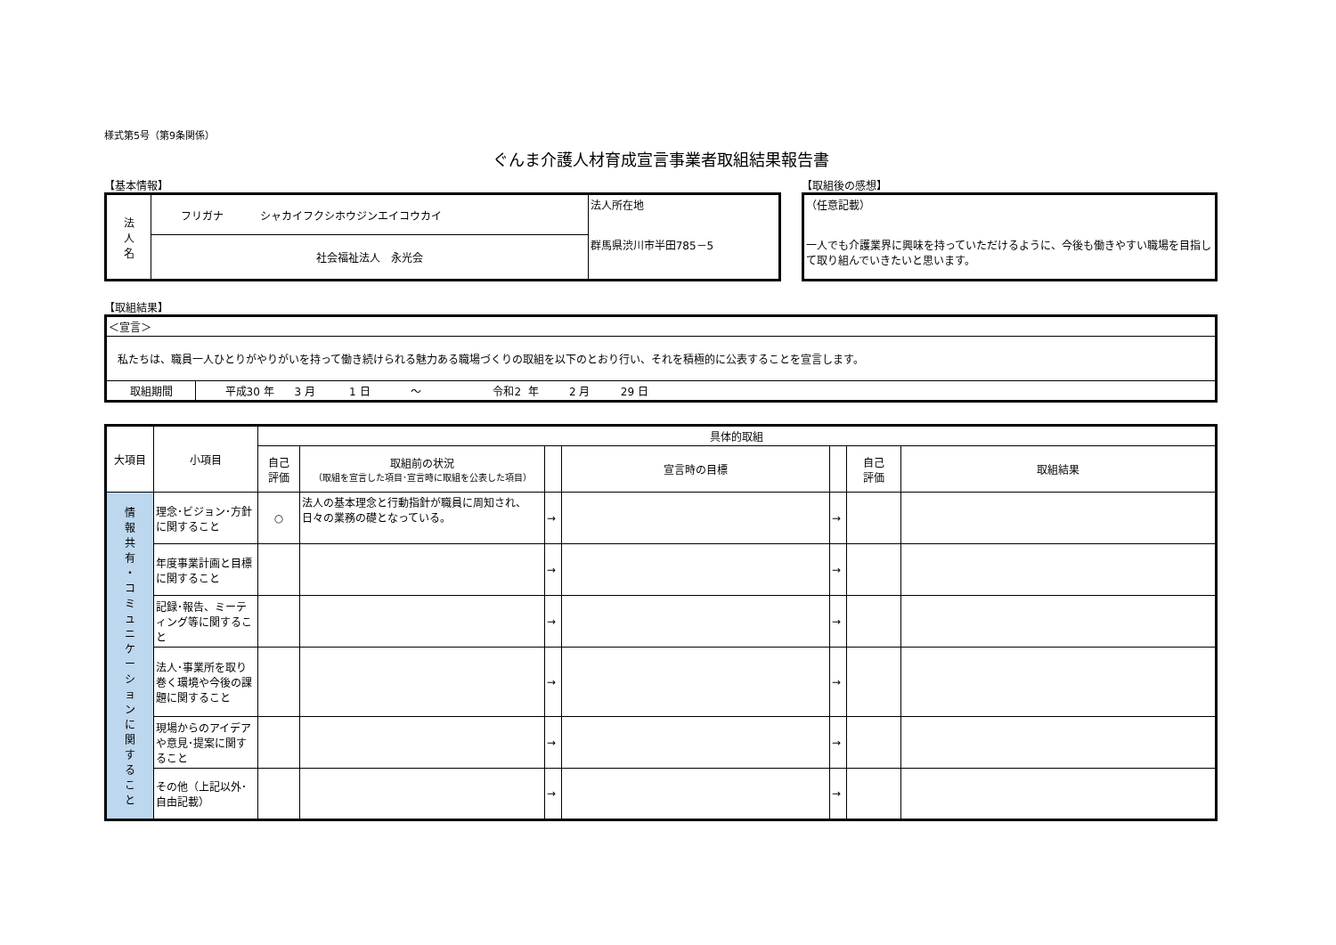様式第5号（第9条関係）
ぐんま介護人材育成宣言事業者取組結果報告書
【基本情報】
| 法 人 名 | フリガナ シャカイフクシホウジンエイコウカイ | 法人所在地 群馬県渋川市半田785－5 |
| | 社会福祉法人 永光会 | |
【取組後の感想】
| （任意記載） 一人でも介護業界に興味を持っていただけるように、今後も働きやすい職場を目指して取り組んでいきたいと思います。 |
【取組結果】
| ＜宣言＞ | |
| 私たちは、職員一人ひとりがやりがいを持って働き続けられる魅力ある職場づくりの取組を以下のとおり行い、それを積極的に公表することを宣言します。 | |
| 取組期間 | 平成30 年 3 月 1 日 ～ 令和2 年 2 月 29 日 |
| 大項目 | 小項目 | 具体的取組 | | | | | | |
| --- | --- | --- | --- | --- | --- | --- | --- | --- |
| | | 自己 評価 | 取組前の状況 （取組を宣言した項目･宣言時に取組を公表した項目） | | 宣言時の目標 | | 自己 評価 | 取組結果 |
| 情 報 共 有 ・ コ ミ ュ ニ ケ ー シ ョ ン に 関 す る こ と | 理念･ビジョン･方針に関すること | ○ | 法人の基本理念と行動指針が職員に周知され、日々の業務の礎となっている。 | → | | → | | |
| | 年度事業計画と目標に関すること | | | → | | → | | |
| | 記録･報告、ミーティング等に関すること | | | → | | → | | |
| | 法人･事業所を取り巻く環境や今後の課題に関すること | | | → | | → | | |
| | 現場からのアイデアや意見･提案に関すること | | | → | | → | | |
| | その他（上記以外･自由記載） | | | → | | → | | |